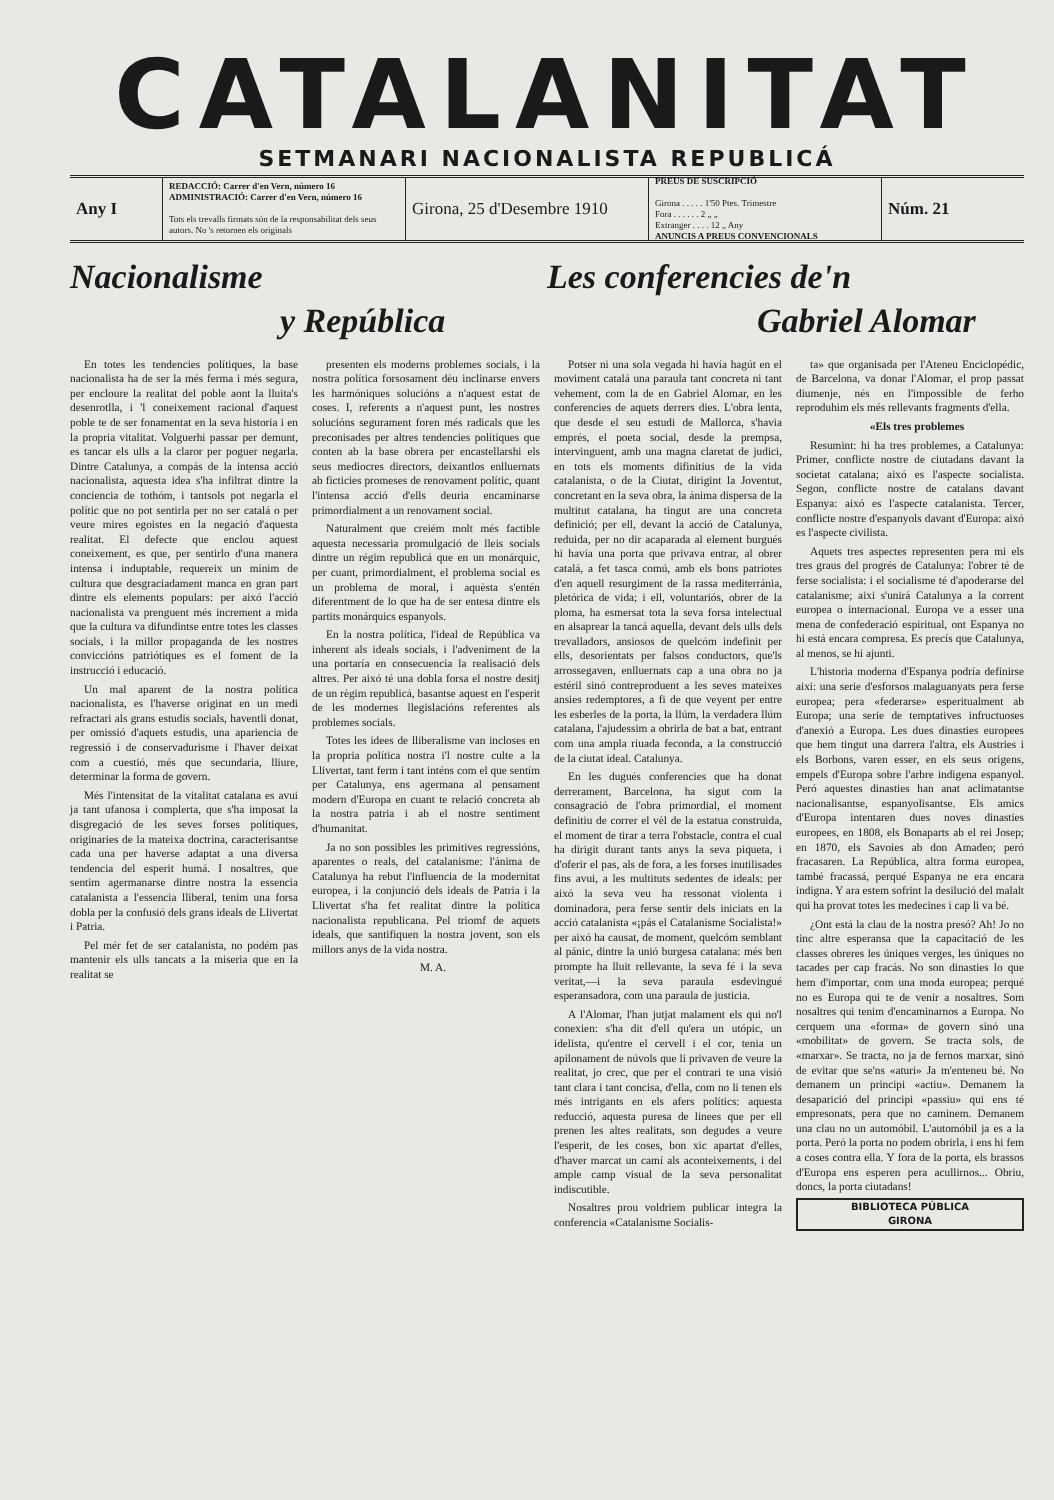CATALANITAT
SETMANARI NACIONALISTA REPUBLICÁ
Any I
REDACCIÓ: Carrer d'en Vern, número 16
ADMINISTRACIÓ: Carrer d'en Vern, número 16
Tots els trevalls firmats són de la responsabilitat dels seus autors. No 's retornen els originals
Girona, 25 d'Desembre 1910
PREUS DE SUSCRIPCIÓ
Girona . . . . . 1'50 Ptes. Trimestre
Fora . . . . . . 2 „ „
Extranger . . . . 12 „ Any
ANUNCIS A PREUS CONVENCIONALS
Núm. 21
Nacionalisme
y República
Les conferencies de'n
Gabriel Alomar
En totes les tendencies polítiques, la base nacionalista ha de ser la més ferma i més segura, per encloure la realitat del poble aont la lluita's desenrotlla, i 'l coneixement racional d'aquest poble te de ser fonamentat en la seva historia i en la propria vitalitat. Volguerhi passar per demunt, es tancar els ulls a la claror per poguer negarla. Dintre Catalunya, a compás de la intensa acció nacionalista, aquesta idea s'ha infiltrat dintre la conciencia de tothóm, i tantsols pot negarla el polític que no pot sentirla per no ser catalá o per veure mires egoistes en la negació d'aquesta realitat. El defecte que enclou aquest coneixement, es que, per sentirlo d'una manera intensa i induptable, requereix un mínim de cultura que desgraciadament manca en gran part dintre els elements populars: per aixó l'acció nacionalista va prenguent més increment a mida que la cultura va difundintse entre totes les classes socials, i la millor propaganda de les nostres conviccións patriótiques es el foment de la instrucció i educació.
Un mal aparent de la nostra política nacionalista, es l'haverse originat en un medi refractari als grans estudis socials, haventli donat, per omissió d'aquets estudis, una apariencia de regressió i de conservadurisme i l'haver deixat com a cuestió, més que secundaria, lliure, determinar la forma de govern.
Més l'intensitat de la vitalitat catalana es avui ja tant ufanosa i complerta, que s'ha imposat la disgregació de les seves forses polítiques, originaries de la mateixa doctrina, caracterisantse cada una per haverse adaptat a una diversa tendencia del esperit humá. I nosaltres, que sentim agermanarse dintre nostra la essencia catalanista a l'essencia lliberal, tenim una forsa dobla per la confusió dels grans ideals de Llivertat i Patria.
Pel mér fet de ser catalanista, no podém pas mantenir els ulls tancats a la miseria que en la realitat se
presenten els moderns problemes socials, i la nostra política forsosament dèu inclinarse envers les harmóniques solucións a n'aquest estat de coses. I, referents a n'aquest punt, les nostres solucións segurament foren més radicals que les preconisades per altres tendencies polítiques que conten ab la base obrera per encastellarshi els seus mediocres directors, deixantlos enlluernats ab ficticies promeses de renovament polític, quant l'intensa acció d'ells deuria encaminarse primordialment a un renovament social.
Naturalment que creiém molt més factible aquesta necessaria promulgació de lleis socials dintre un régim republicá que en un monárquic, per cuant, primordialment, el problema social es un problema de moral, i aquèsta s'entén diferentment de lo que ha de ser entesa dintre els partits monárquics espanyols.
En la nostra política, l'ideal de República va inherent als ideals socials, i l'adveniment de la una portaría en consecuencia la realisació dels altres. Per aixó té una dobla forsa el nostre desitj de un règim republicá, basantse aquest en l'esperit de les modernes llegislacións referentes als problemes socials.
Totes les idees de lliberalisme van incloses en la propria política nostra i'l nostre culte a la Llivertat, tant ferm i tant inténs com el que sentím per Catalunya, ens agermana al pensament modern d'Europa en cuant te relació concreta ab la nostra patria i ab el nostre sentiment d'humanitat.
Ja no son possibles les primitives regressións, aparentes o reals, del catalanisme: l'ánima de Catalunya ha rebut l'influencia de la modernitat europea, i la conjunció dels ideals de Patria i la Llivertat s'ha fet realitat dintre la política nacionalista republicana. Pel triomf de aquets ideals, que santifiquen la nostra jovent, son els millors anys de la vida nostra.
M. A.
Potser ni una sola vegada hi havía hagút en el moviment catalá una paraula tant concreta ni tant vehement, com la de en Gabriel Alomar, en les conferencies de aquets derrers dies. L'obra lenta, que desde el seu estudi de Mallorca, s'havia emprés, el poeta social, desde la prempsa, intervinguent, amb una magna claretat de judici, en tots els moments difinitius de la vida catalanista, o de la Ciutat, dirigint la Joventut, concretant en la seva obra, la ánima dispersa de la multitut catalana, ha tingut are una concreta definició; per ell, devant la acció de Catalunya, reduida, per no dir acaparada al element burgués hi havía una porta que privava entrar, al obrer catalá, a fet tasca comú, amb els bons patriotes d'en aquell resurgiment de la rassa mediterránia, pletórica de vida; i ell, voluntariós, obrer de la ploma, ha esmersat tota la seva forsa intelectual en alsaprear la tancá aquella, devant dels ulls dels trevalladors, ansiosos de quelcóm indefinit per ells, desorientats per falsos conductors, que'ls arrossegaven, enlluernats cap a una obra no ja estéril sinó contreproduent a les seves mateixes ansies redemptores, a fi de que veyent per entre les esberles de la porta, la llúm, la verdadera llúm catalana, l'ajudessim a obrirla de bat a bat, entrant com una ampla riuada feconda, a la construcció de la ciutat ideal. Catalunya.
En les dugués conferencies que ha donat derrerament, Barcelona, ha sigut com la consagració de l'obra primordial, el moment definitiu de correr el vèl de la estatua construida, el moment de tirar a terra l'obstacle, contra el cual ha dirigit durant tants anys la seva piqueta, i d'oferir el pas, als de fora, a les forses inutilisades fins avui, a les multituts sedentes de ideals: per aixó la seva veu ha ressonat violenta i dominadora, pera ferse sentir dels iniciats en la acció catalanista «¡pás el Catalanisme Socialista!» per aixó ha causat, de moment, quelcóm semblant al pánic, dintre la unió burgesa catalana: més ben prompte ha lluit rellevante, la seva fé i la seva veritat,—i la seva paraula esdevingué esperansadora, com una paraula de justicia.
A l'Alomar, l'han jutjat malament els qui no'l conexien: s'ha dit d'ell qu'era un utópic, un idelista, qu'entre el cervell i el cor, tenia un apilonament de núvols que li privaven de veure la realitat, jo crec, que per el contrari te una visió tant clara i tant concisa, d'ella, com no li tenen els més intrigants en els afers polítics: aquesta reducció, aquesta puresa de linees que per ell prenen les altes realitats, son degudes a veure l'esperit, de les coses, bon xic apartat d'elles, d'haver marcat un camí als aconteixements, i del ample camp visual de la seva personalitat indiscutible.
Nosaltres prou voldriem publicar integra la conferencia «Catalanisme Socialis-
ta» que organisada per l'Ateneu Enciclopédic, de Barcelona, va donar l'Alomar, el prop passat diumenje, nés en l'impossible de ferho reproduhim els més rellevants fragments d'ella.
«Els tres problemes
Resumint: hi ha tres problemes, a Catalunya: Primer, conflicte nostre de ciutadans davant la societat catalana; aixó es l'aspecte socialista. Segon, conflicte nostre de catalans davant Espanya: aixó es l'aspecte catalanista. Tercer, conflicte nostre d'espanyols davant d'Europa: aixó es l'aspecte civilista.
Aquets tres aspectes representen pera mi els tres graus del progrés de Catalunya: l'obrer té de ferse socialista: i el socialisme té d'apoderarse del catalanisme; aixi s'unirá Catalunya a la corrent europea o internacional. Europa ve a esser una mena de confederació espiritual, ont Espanya no hi está encara compresa. Es precís que Catalunya, al menos, se hi ajunti.
L'historia moderna d'Espanya podría definirse aixi: una serie d'esforsos malaguanyats pera ferse europea; pera «federarse» esperitualment ab Europa; una serie de temptatives infructuoses d'anexió a Europa. Les dues dinasties europees que hem tingut una darrera l'altra, els Austries i els Borbons, varen esser, en els seus origens, empels d'Europa sobre l'arbre indigena espanyol. Peró aquestes dinasties han anat aclimatantse nacionalisantse, espanyolisantse. Els amics d'Europa intentaren dues noves dinasties europees, en 1808, els Bonaparts ab el rei Josep; en 1870, els Savoies ab don Amadeo; peró fracasaren. La República, altra forma europea, també fracassá, perqué Espanya ne era encara indigna. Y ara estem sofrint la desilució del malalt qui ha provat totes les medecines i cap li va bé.
¿Ont está la clau de la nostra presó? Ah! Jo no tinc altre esperansa que la capacitació de les classes obreres les úniques verges, les úniques no tacades per cap fracás. No son dinasties lo que hem d'importar, com una moda europea; perqué no es Europa qui te de venir a nosaltres. Som nosaltres qui tenim d'encaminarnos a Europa. No cerquem una «forma» de govern sinó una «mobilitat» de govern. Se tracta sols, de «marxar». Se tracta, no ja de fernos marxar, sinó de evitar que se'ns «aturi» Ja m'enteneu bé. No demanem un principi «actiu». Demanem la desaparició del principi «passiu» qui ens té empresonats, pera que no caminem. Demanem una clau no un automóbil. L'automóbil ja es a la porta. Peró la porta no podem obrirla, i ens hi fem a coses contra ella. Y fora de la porta, els brassos d'Europa ens esperen pera acullirnos... Obriu, doncs, la porta ciutadans!
BIBLIOTECA PÚBLICA
GIRONA